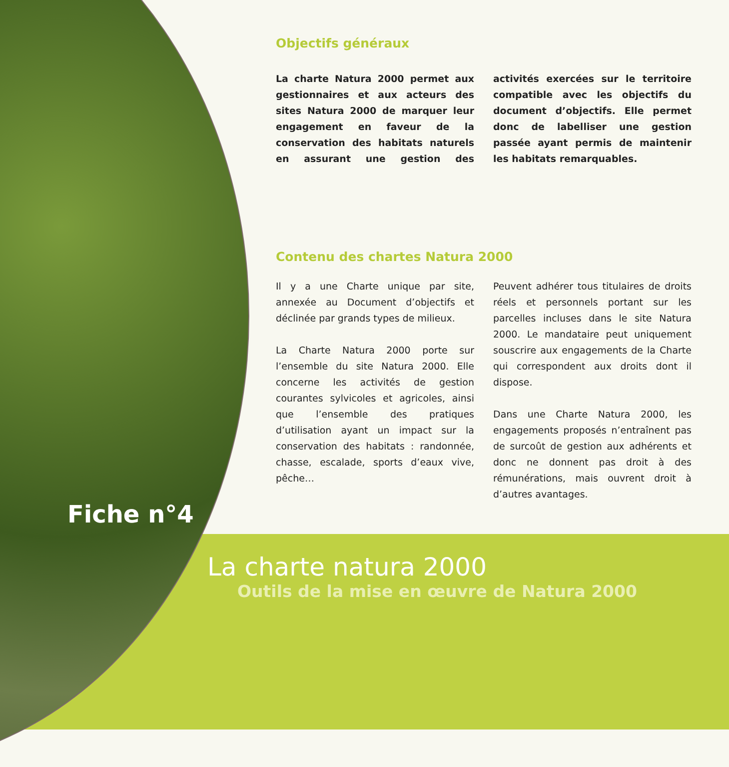Objectifs généraux
La charte Natura 2000 permet aux gestionnaires et aux acteurs des sites Natura 2000 de marquer leur engagement en faveur de la conservation des habitats naturels en assurant une gestion des activités exercées sur le territoire compatible avec les objectifs du document d’objectifs. Elle permet donc de labelliser une gestion passée ayant permis de maintenir les habitats remarquables.
Contenu des chartes Natura 2000
Il y a une Charte unique par site, annexée au Document d’objectifs et déclinée par grands types de milieux.
La Charte Natura 2000 porte sur l’ensemble du site Natura 2000. Elle concerne les activités de gestion courantes sylvicoles et agricoles, ainsi que l’ensemble des pratiques d’utilisation ayant un impact sur la conservation des habitats : randonnée, chasse, escalade, sports d’eaux vive, pêche…
Peuvent adhérer tous titulaires de droits réels et personnels portant sur les parcelles incluses dans le site Natura 2000. Le mandataire peut uniquement souscrire aux engagements de la Charte qui correspondent aux droits dont il dispose.
Dans une Charte Natura 2000, les engagements proposés n’entraînent pas de surcoût de gestion aux adhérents et donc ne donnent pas droit à des rémunérations, mais ouvrent droit à d’autres avantages.
Fiche n°4
La charte natura 2000
Outils de la mise en œuvre de Natura 2000